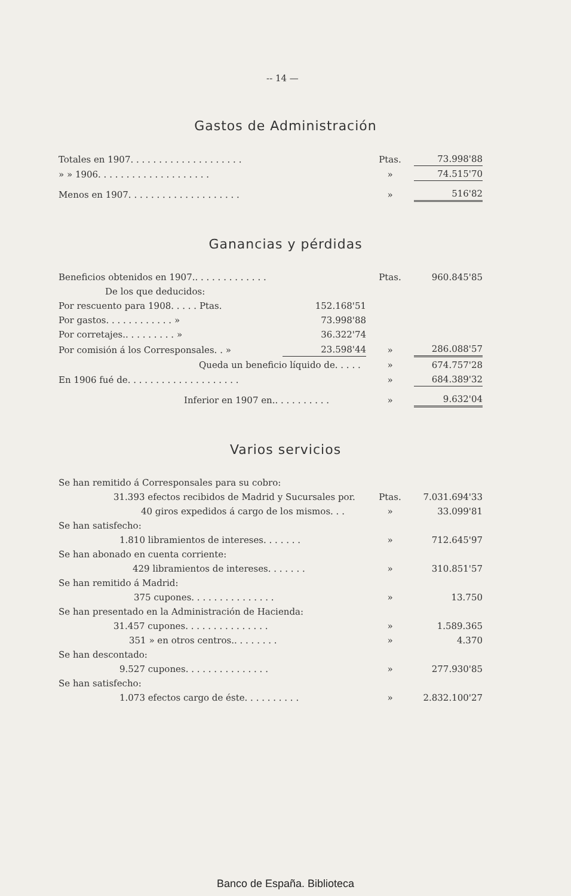-- 14 —
Gastos de Administración
| Totales en 1907. . . . . . . . . . . . . . . . . . . . | Ptas. | 73.998'88 |
| » » 1906. . . . . . . . . . . . . . . . . . . . | » | 74.515'70 |
| Menos en 1907. . . . . . . . . . . . . . . . . . . . | » | 516'82 |
Ganancias y pérdidas
| Beneficios obtenidos en 1907.. . . . . . . . . . . . . | | Ptas. | 960.845'85 |
| De los que deducidos: | | | |
| Por rescuento para 1908. . . . . Ptas. | 152.168'51 | | |
| Por gastos. . . . . . . . . . . . » | 73.998'88 | | |
| Por corretajes.. . . . . . . . . » | 36.322'74 | | |
| Por comisión á los Corresponsales. . » | 23.598'44 | » | 286.088'57 |
| Queda un beneficio líquido de. . . . . | | » | 674.757'28 |
| En 1906 fué de. . . . . . . . . . . . . . . . . . . . | | » | 684.389'32 |
| Inferior en 1907 en.. . . . . . . . . . | | » | 9.632'04 |
Varios servicios
| Se han remitido á Corresponsales para su cobro: | | |
| 31.393 efectos recibidos de Madrid y Sucursales por. | Ptas. | 7.031.694'33 |
| 40 giros expedidos á cargo de los mismos. . . | » | 33.099'81 |
| Se han satisfecho: | | |
| 1.810 libramientos de intereses. . . . . . . | » | 712.645'97 |
| Se han abonado en cuenta corriente: | | |
| 429 libramientos de intereses. . . . . . . | » | 310.851'57 |
| Se han remitido á Madrid: | | |
| 375 cupones. . . . . . . . . . . . . . . | » | 13.750 |
| Se han presentado en la Administración de Hacienda: | | |
| 31.457 cupones. . . . . . . . . . . . . . . | » | 1.589.365 |
| 351 » en otros centros.. . . . . . . . | » | 4.370 |
| Se han descontado: | | |
| 9.527 cupones. . . . . . . . . . . . . . . | » | 277.930'85 |
| Se han satisfecho: | | |
| 1.073 efectos cargo de éste. . . . . . . . . . | » | 2.832.100'27 |
Banco de España. Biblioteca